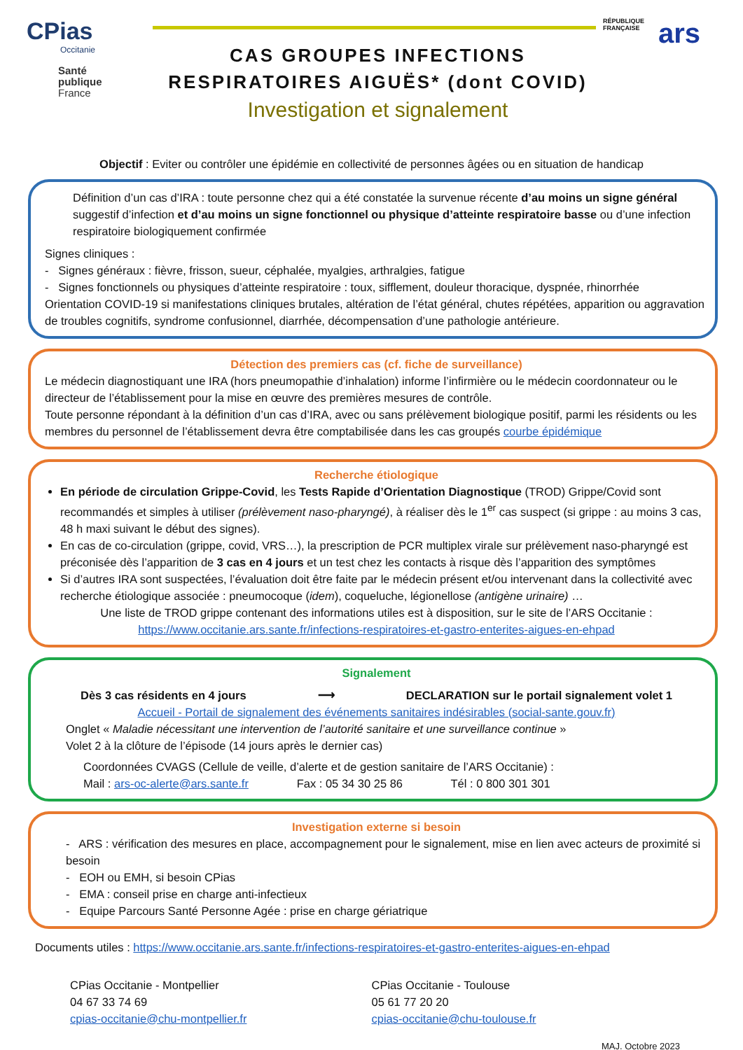CPias
Occitanie
Santé
publique
France
CAS GROUPES INFECTIONS
RESPIRATOIRES AIGUËS* (dont COVID)
Investigation et signalement
RÉPUBLIQUE
FRANÇAISE
ars
Objectif : Eviter ou contrôler une épidémie en collectivité de personnes âgées ou en situation de handicap
Définition d’un cas d’IRA : toute personne chez qui a été constatée la survenue récente d’au moins un signe général suggestif d’infection et d’au moins un signe fonctionnel ou physique d’atteinte respiratoire basse ou d’une infection respiratoire biologiquement confirmée
Signes cliniques :
- Signes généraux : fièvre, frisson, sueur, céphalée, myalgies, arthralgies, fatigue
- Signes fonctionnels ou physiques d’atteinte respiratoire : toux, sifflement, douleur thoracique, dyspnée, rhinorrhée
Orientation COVID-19 si manifestations cliniques brutales, altération de l’état général, chutes répétées, apparition ou aggravation de troubles cognitifs, syndrome confusionnel, diarrhée, décompensation d’une pathologie antérieure.
Détection des premiers cas (cf. fiche de surveillance)
Le médecin diagnostiquant une IRA (hors pneumopathie d’inhalation) informe l’infirmière ou le médecin coordonnateur ou le directeur de l’établissement pour la mise en œuvre des premières mesures de contrôle.
Toute personne répondant à la définition d’un cas d’IRA, avec ou sans prélèvement biologique positif, parmi les résidents ou les membres du personnel de l’établissement devra être comptabilisée dans les cas groupés courbe épidémique
Recherche étiologique
En période de circulation Grippe-Covid, les Tests Rapide d’Orientation Diagnostique (TROD) Grippe/Covid sont recommandés et simples à utiliser (prélèvement naso-pharyngé), à réaliser dès le 1<sup>er</sup> cas suspect (si grippe : au moins 3 cas, 48 h maxi suivant le début des signes).
En cas de co-circulation (grippe, covid, VRS…), la prescription de PCR multiplex virale sur prélèvement naso-pharyngé est préconisée dès l’apparition de 3 cas en 4 jours et un test chez les contacts à risque dès l’apparition des symptômes
Si d’autres IRA sont suspectées, l’évaluation doit être faite par le médecin présent et/ou intervenant dans la collectivité avec recherche étiologique associée : pneumocoque (idem), coqueluche, légionellose (antigène urinaire) …
Une liste de TROD grippe contenant des informations utiles est à disposition, sur le site de l’ARS Occitanie :
https://www.occitanie.ars.sante.fr/infections-respiratoires-et-gastro-enterites-aigues-en-ehpad
Signalement
Dès 3 cas résidents en 4 jours ⟶ DECLARATION sur le portail signalement volet 1
Accueil - Portail de signalement des événements sanitaires indésirables (social-sante.gouv.fr)
Onglet « Maladie nécessitant une intervention de l’autorité sanitaire et une surveillance continue »
Volet 2 à la clôture de l’épisode (14 jours après le dernier cas)
Coordonnées CVAGS (Cellule de veille, d’alerte et de gestion sanitaire de l’ARS Occitanie) :
Mail : ars-oc-alerte@ars.sante.fr Fax : 05 34 30 25 86 Tél : 0 800 301 301
Investigation externe si besoin
- ARS : vérification des mesures en place, accompagnement pour le signalement, mise en lien avec acteurs de proximité si besoin
- EOH ou EMH, si besoin CPias
- EMA : conseil prise en charge anti-infectieux
- Equipe Parcours Santé Personne Agée : prise en charge gériatrique
Documents utiles : https://www.occitanie.ars.sante.fr/infections-respiratoires-et-gastro-enterites-aigues-en-ehpad
CPias Occitanie - Montpellier
04 67 33 74 69
cpias-occitanie@chu-montpellier.fr
CPias Occitanie - Toulouse
05 61 77 20 20
cpias-occitanie@chu-toulouse.fr
MAJ. Octobre 2023